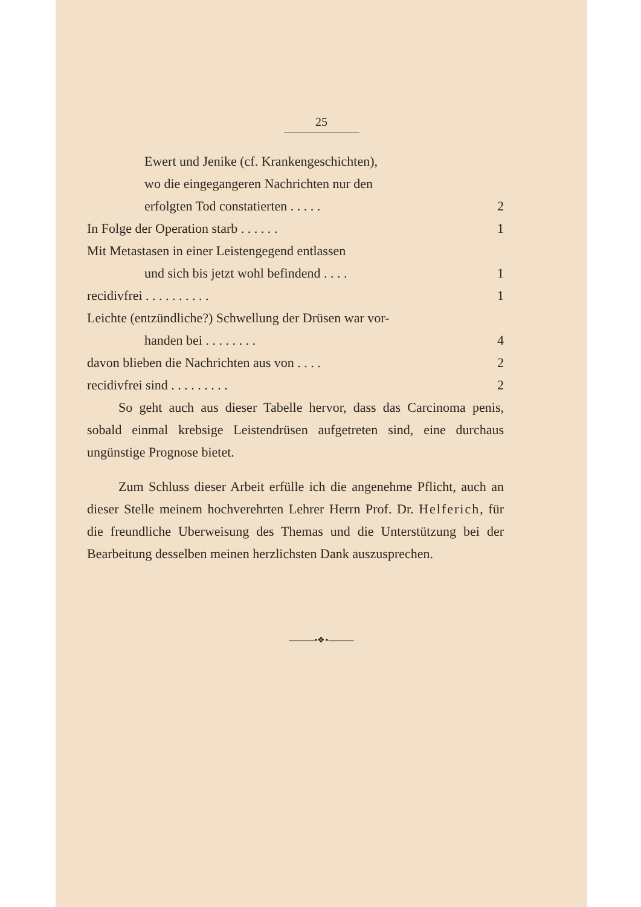25
Ewert und Jenike (cf. Krankengeschichten),
wo die eingegangeren Nachrichten nur den
erfolgten Tod constatierten . . . . . 2
In Folge der Operation starb . . . . . . 1
Mit Metastasen in einer Leistengegend entlassen
und sich bis jetzt wohl befindend . . . . 1
recidivfrei . . . . . . . . . . 1
Leichte (entzündliche?) Schwellung der Drüsen war vor-
handen bei . . . . . . . . 4
davon blieben die Nachrichten aus von . . . . 2
recidivfrei sind . . . . . . . . . 2
So geht auch aus dieser Tabelle hervor, dass das Carcinoma penis, sobald einmal krebsige Leistendrüsen aufgetreten sind, eine durchaus ungünstige Prognose bietet.
Zum Schluss dieser Arbeit erfülle ich die angenehme Pflicht, auch an dieser Stelle meinem hochverehrten Lehrer Herrn Prof. Dr. Helferich, für die freundliche Uberweisung des Themas und die Unterstützung bei der Bearbeitung desselben meinen herzlichsten Dank auszusprechen.
———•❖•———